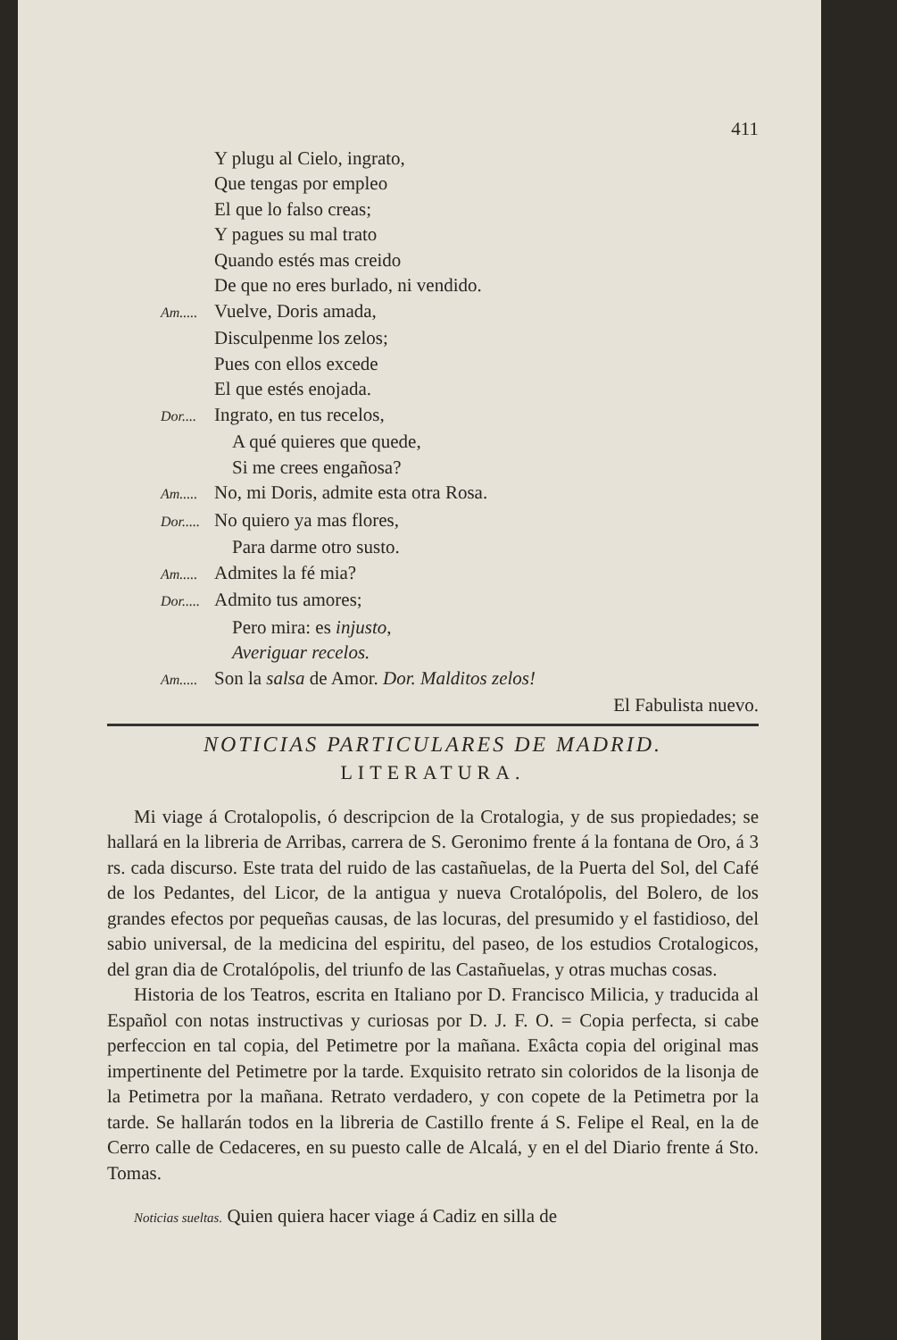411
Y plugu al Cielo, ingrato,
Que tengas por empleo
El que lo falso creas;
Y pagues su mal trato
Quando estés mas creido
De que no eres burlado, ni vendido.
Am..... Vuelve, Doris amada,
Disculpenme los zelos;
Pues con ellos excede
El que estés enojada.
Dor.... Ingrato, en tus recelos,
A qué quieres que quede,
Si me crees engañosa?
Am..... No, mi Doris, admite esta otra Rosa.
Dor..... No quiero ya mas flores,
Para darme otro susto.
Am..... Admites la fé mia?
Dor..... Admito tus amores;
Pero mira: es injusto,
Averiguar recelos.
Am..... Son la salsa de Amor. Dor. Malditos zelos!
El Fabulista nuevo.
NOTICIAS PARTICULARES DE MADRID.
LITERATURA.
Mi viage á Crotalopolis, ó descripcion de la Crotalogia, y de sus propiedades; se hallará en la libreria de Arribas, carrera de S. Geronimo frente á la fontana de Oro, á 3 rs. cada discurso. Este trata del ruido de las castañuelas, de la Puerta del Sol, del Café de los Pedantes, del Licor, de la antigua y nueva Crotalópolis, del Bolero, de los grandes efectos por pequeñas causas, de las locuras, del presumido y el fastidioso, del sabio universal, de la medicina del espiritu, del paseo, de los estudios Crotalogicos, del gran dia de Crotalópolis, del triunfo de las Castañuelas, y otras muchas cosas.
Historia de los Teatros, escrita en Italiano por D. Francisco Milicia, y traducida al Español con notas instructivas y curiosas por D. J. F. O. = Copia perfecta, si cabe perfeccion en tal copia, del Petimetre por la mañana. Exâcta copia del original mas impertinente del Petimetre por la tarde. Exquisito retrato sin coloridos de la lisonja de la Petimetra por la mañana. Retrato verdadero, y con copete de la Petimetra por la tarde. Se hallarán todos en la libreria de Castillo frente á S. Felipe el Real, en la de Cerro calle de Cedaceres, en su puesto calle de Alcalá, y en el del Diario frente á Sto. Tomas.
Noticias sueltas. Quien quiera hacer viage á Cadiz en silla de